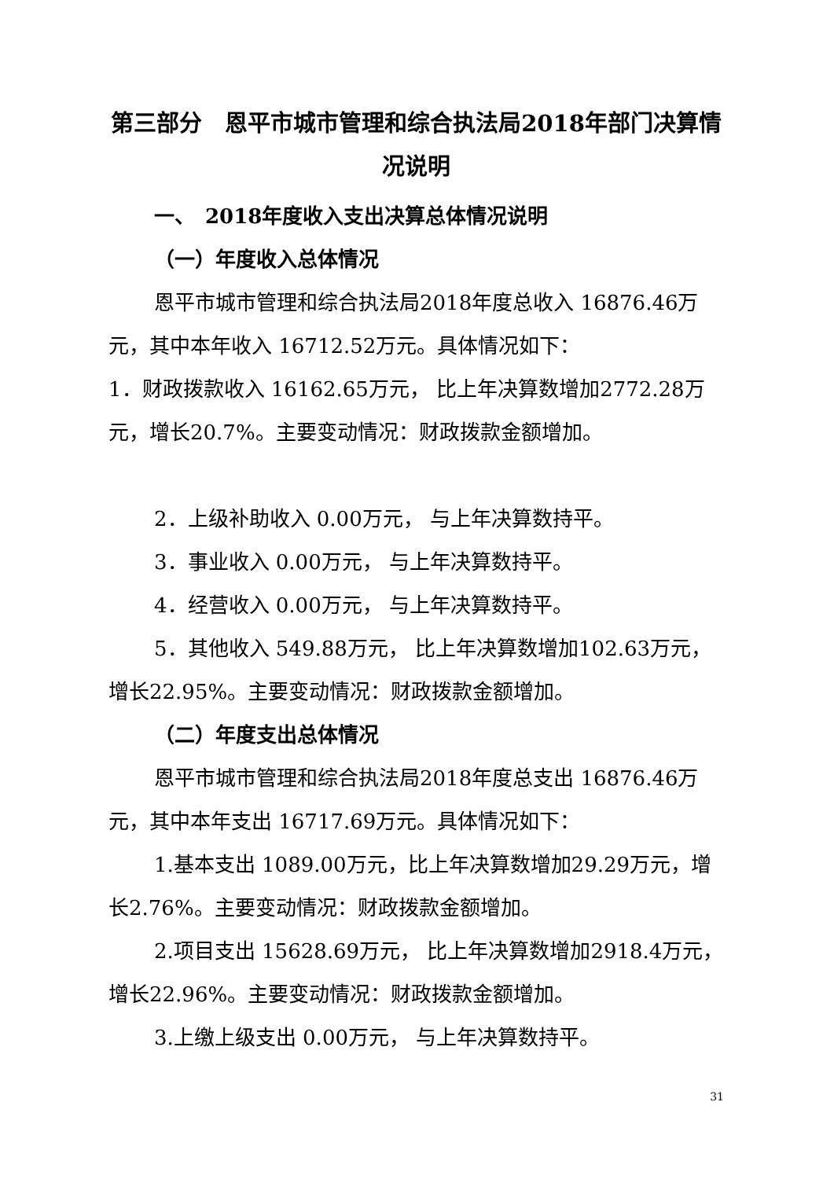第三部分　恩平市城市管理和综合执法局2018年部门决算情况说明
一、　2018年度收入支出决算总体情况说明
（一）年度收入总体情况
恩平市城市管理和综合执法局2018年度总收入 16876.46万元，其中本年收入 16712.52万元。具体情况如下：
1．财政拨款收入 16162.65万元， 比上年决算数增加2772.28万元，增长20.7%。主要变动情况：财政拨款金额增加。
2．上级补助收入 0.00万元， 与上年决算数持平。
3．事业收入 0.00万元， 与上年决算数持平。
4．经营收入 0.00万元， 与上年决算数持平。
5．其他收入 549.88万元， 比上年决算数增加102.63万元，增长22.95%。主要变动情况：财政拨款金额增加。
（二）年度支出总体情况
恩平市城市管理和综合执法局2018年度总支出 16876.46万元，其中本年支出 16717.69万元。具体情况如下：
1.基本支出 1089.00万元，比上年决算数增加29.29万元，增长2.76%。主要变动情况：财政拨款金额增加。
2.项目支出 15628.69万元， 比上年决算数增加2918.4万元，增长22.96%。主要变动情况：财政拨款金额增加。
3.上缴上级支出 0.00万元， 与上年决算数持平。
31